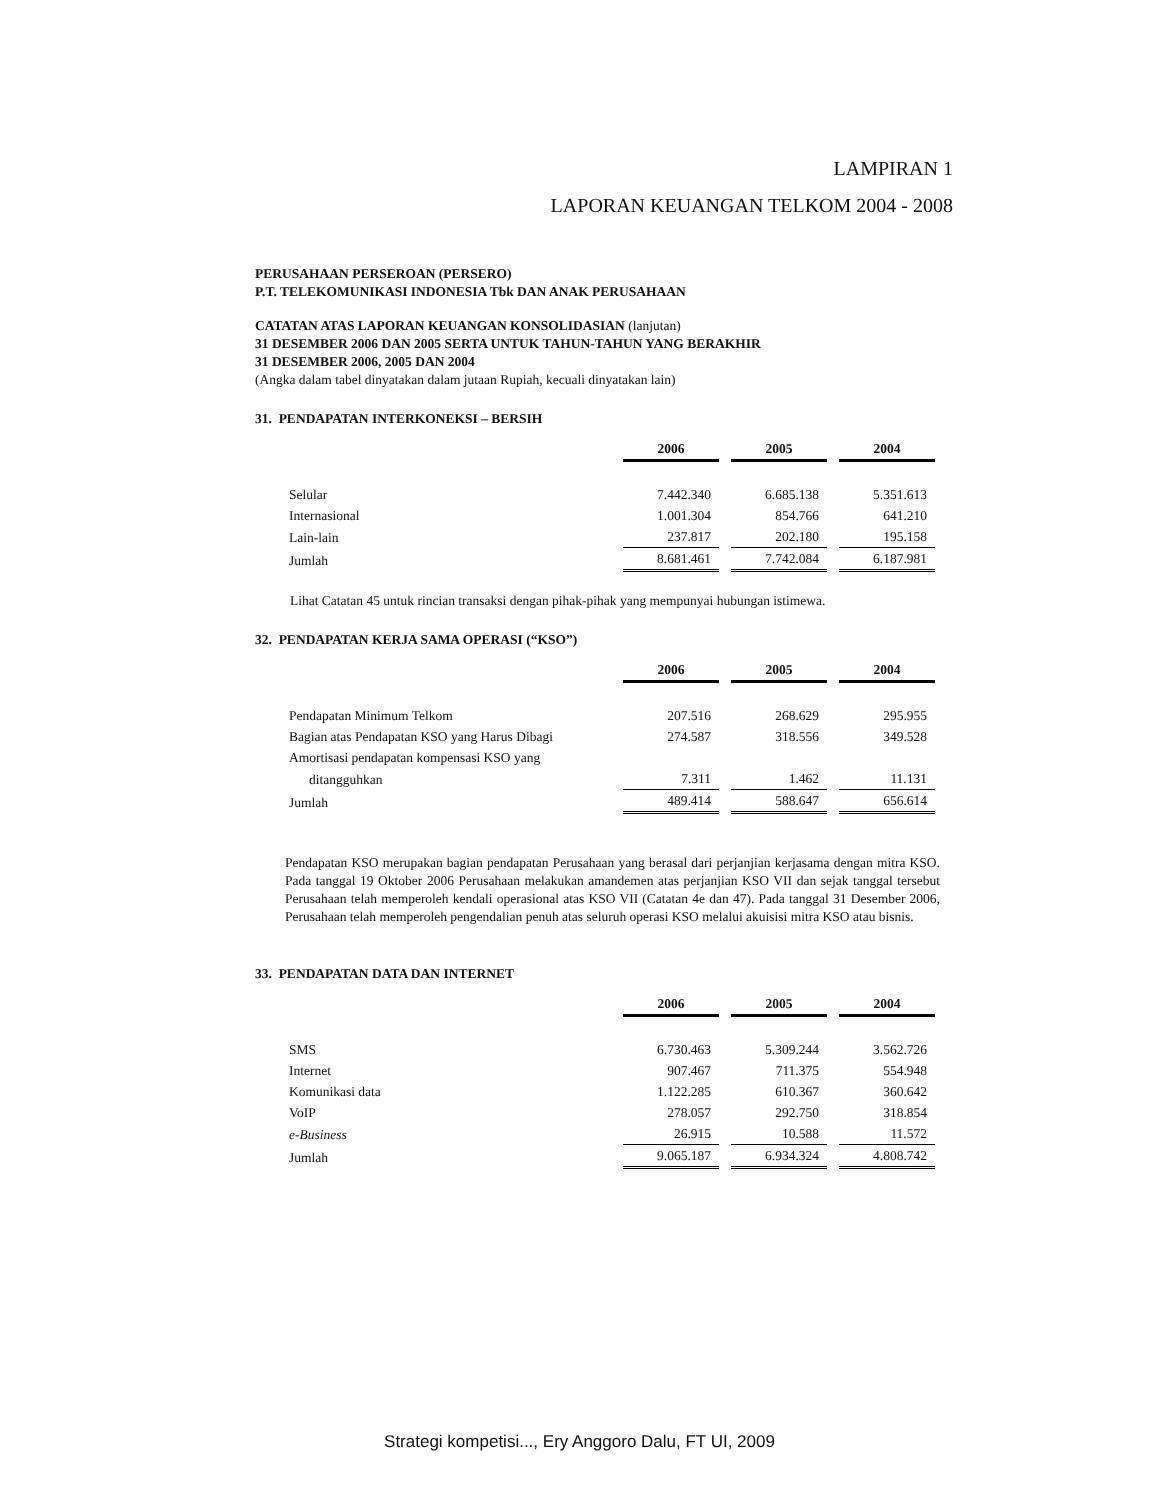LAMPIRAN 1
LAPORAN KEUANGAN TELKOM 2004 - 2008
PERUSAHAAN PERSEROAN (PERSERO)
P.T. TELEKOMUNIKASI INDONESIA Tbk DAN ANAK PERUSAHAAN
CATATAN ATAS LAPORAN KEUANGAN KONSOLIDASIAN (lanjutan)
31 DESEMBER 2006 DAN 2005 SERTA UNTUK TAHUN-TAHUN YANG BERAKHIR
31 DESEMBER 2006, 2005 DAN 2004
(Angka dalam tabel dinyatakan dalam jutaan Rupiah, kecuali dinyatakan lain)
31. PENDAPATAN INTERKONEKSI – BERSIH
| | 2006 | 2005 | 2004 |
| --- | --- | --- | --- |
| Selular | 7.442.340 | 6.685.138 | 5.351.613 |
| Internasional | 1.001.304 | 854.766 | 641.210 |
| Lain-lain | 237.817 | 202.180 | 195.158 |
| Jumlah | 8.681.461 | 7.742.084 | 6.187.981 |
Lihat Catatan 45 untuk rincian transaksi dengan pihak-pihak yang mempunyai hubungan istimewa.
32. PENDAPATAN KERJA SAMA OPERASI (“KSO”)
| | 2006 | 2005 | 2004 |
| --- | --- | --- | --- |
| Pendapatan Minimum Telkom | 207.516 | 268.629 | 295.955 |
| Bagian atas Pendapatan KSO yang Harus Dibagi | 274.587 | 318.556 | 349.528 |
| Amortisasi pendapatan kompensasi KSO yang | | | |
| ditangguhkan | 7.311 | 1.462 | 11.131 |
| Jumlah | 489.414 | 588.647 | 656.614 |
Pendapatan KSO merupakan bagian pendapatan Perusahaan yang berasal dari perjanjian kerjasama dengan mitra KSO. Pada tanggal 19 Oktober 2006 Perusahaan melakukan amandemen atas perjanjian KSO VII dan sejak tanggal tersebut Perusahaan telah memperoleh kendali operasional atas KSO VII (Catatan 4e dan 47). Pada tanggal 31 Desember 2006, Perusahaan telah memperoleh pengendalian penuh atas seluruh operasi KSO melalui akuisisi mitra KSO atau bisnis.
33. PENDAPATAN DATA DAN INTERNET
| | 2006 | 2005 | 2004 |
| --- | --- | --- | --- |
| SMS | 6.730.463 | 5.309.244 | 3.562.726 |
| Internet | 907.467 | 711.375 | 554.948 |
| Komunikasi data | 1.122.285 | 610.367 | 360.642 |
| VoIP | 278.057 | 292.750 | 318.854 |
| e-Business | 26.915 | 10.588 | 11.572 |
| Jumlah | 9.065.187 | 6.934.324 | 4.808.742 |
Strategi kompetisi..., Ery Anggoro Dalu, FT UI, 2009